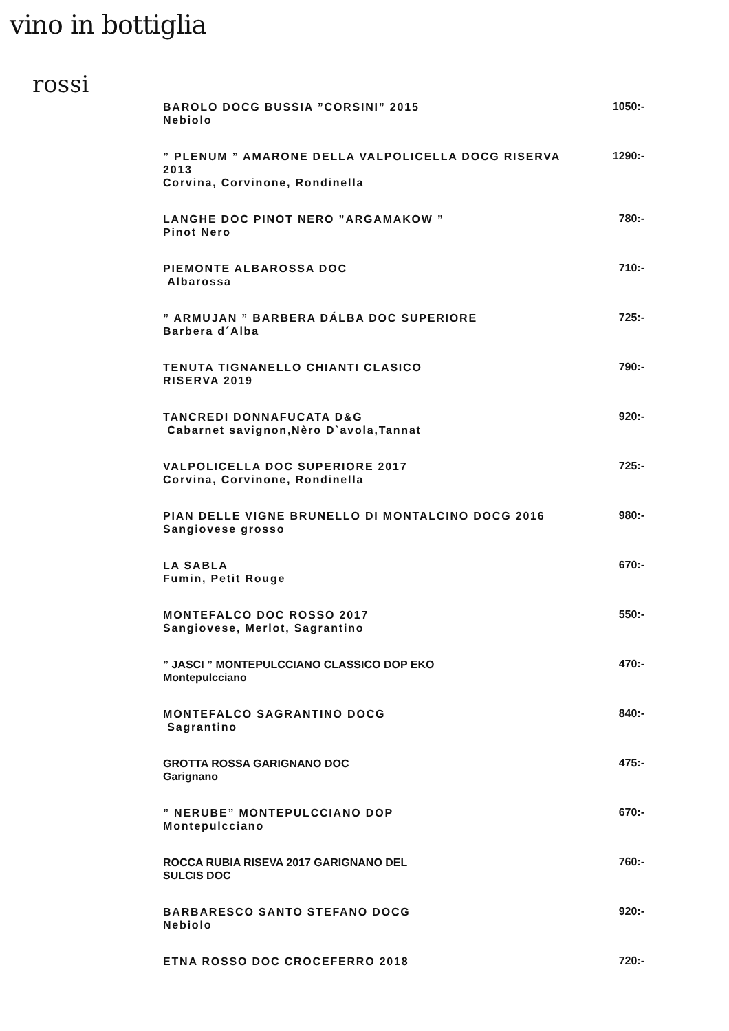vino in bottiglia
rossi
BAROLO DOCG BUSSIA ”CORSINI” 2015
Nebiolo
1050:-
” PLENUM ” AMARONE DELLA VALPOLICELLA DOCG RISERVA 2013
Corvina, Corvinone, Rondinella
1290:-
LANGHE DOC PINOT NERO ”ARGAMAKOW ”
Pinot Nero
780:-
PIEMONTE ALBAROSSA DOC
Albarossa
710:-
” ARMUJAN ” BARBERA DÁLBA DOC SUPERIORE
Barbera d´Alba
725:-
TENUTA TIGNANELLO CHIANTI CLASICO
RISERVA 2019
790:-
TANCREDI DONNAFUCATA D&G
Cabarnet savignon,Nèro D`avola,Tannat
920:-
VALPOLICELLA DOC SUPERIORE 2017
Corvina, Corvinone, Rondinella
725:-
PIAN DELLE VIGNE BRUNELLO DI MONTALCINO DOCG 2016 Sangiovese grosso
980:-
LA SABLA
Fumin, Petit Rouge
670:-
MONTEFALCO DOC ROSSO 2017
Sangiovese, Merlot, Sagrantino
550:-
” JASCI ” MONTEPULCCIANO CLASSICO DOP EKO
Montepulcciano
470:-
MONTEFALCO SAGRANTINO DOCG
Sagrantino
840:-
GROTTA ROSSA GARIGNANO DOC
Garignano
475:-
” NERUBE” MONTEPULCCIANO DOP
Montepulcciano
670:-
ROCCA RUBIA RISEVA 2017 GARIGNANO DEL
SULCIS DOC
760:-
BARBARESCO SANTO STEFANO DOCG
Nebiolo
920:-
ETNA ROSSO DOC CROCEFERRO 2018
720:-